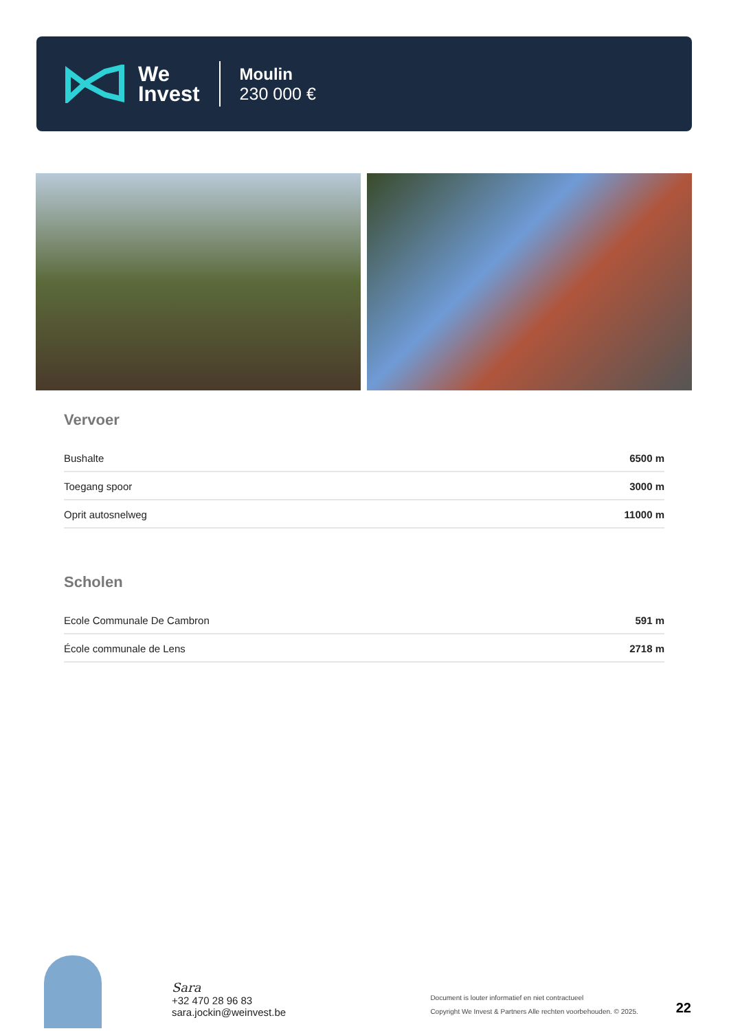We
Invest
Moulin
230 000 €
Vervoer
| Bushalte | 6500 m |
| Toegang spoor | 3000 m |
| Oprit autosnelweg | 11000 m |
Scholen
| Ecole Communale De Cambron | 591 m |
| École communale de Lens | 2718 m |
Sara
+32 470 28 96 83
sara.jockin@weinvest.be
Document is louter informatief en niet contractueel
Copyright We Invest & Partners Alle rechten voorbehouden. © 2025.
22